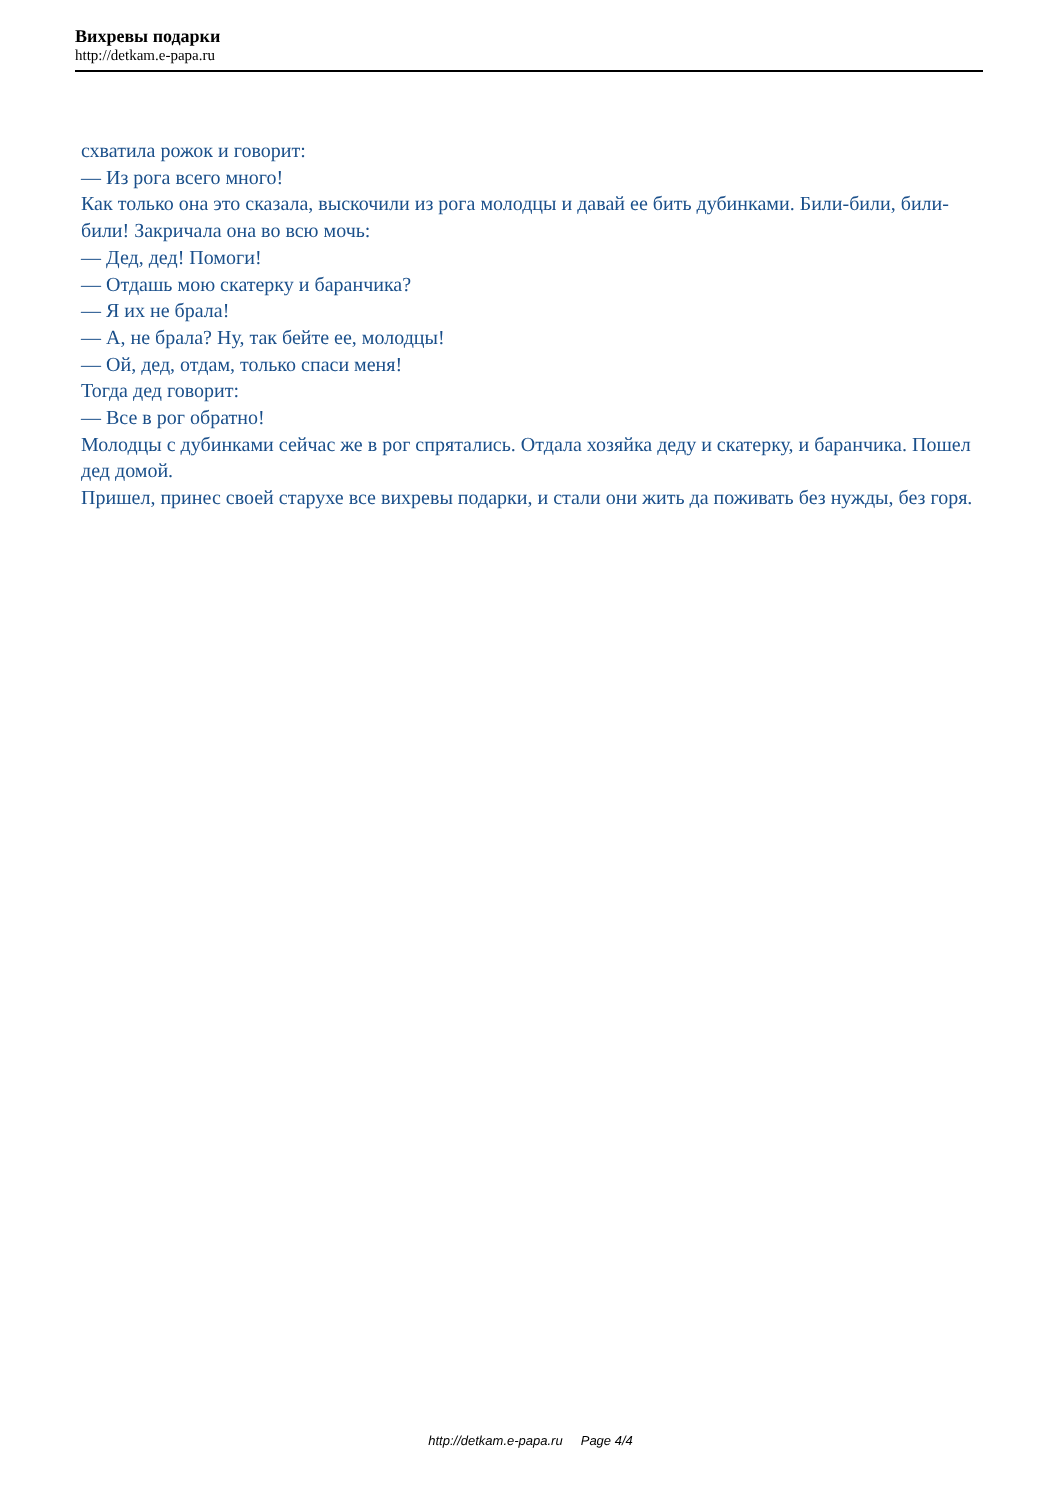Вихревы подарки
http://detkam.e-papa.ru
схватила рожок и говорит:
— Из рога всего много!
Как только она это сказала, выскочили из рога молодцы и давай ее бить дубинками. Били-били, били-били! Закричала она во всю мочь:
— Дед, дед! Помоги!
— Отдашь мою скатерку и баранчика?
— Я их не брала!
— А, не брала? Ну, так бейте ее, молодцы!
— Ой, дед, отдам, только спаси меня!
Тогда дед говорит:
— Все в рог обратно!
Молодцы с дубинками сейчас же в рог спрятались. Отдала хозяйка деду и скатерку, и баранчика. Пошел дед домой.
Пришел, принес своей старухе все вихревы подарки, и стали они жить да поживать без нужды, без горя.
http://detkam.e-papa.ru Page 4/4